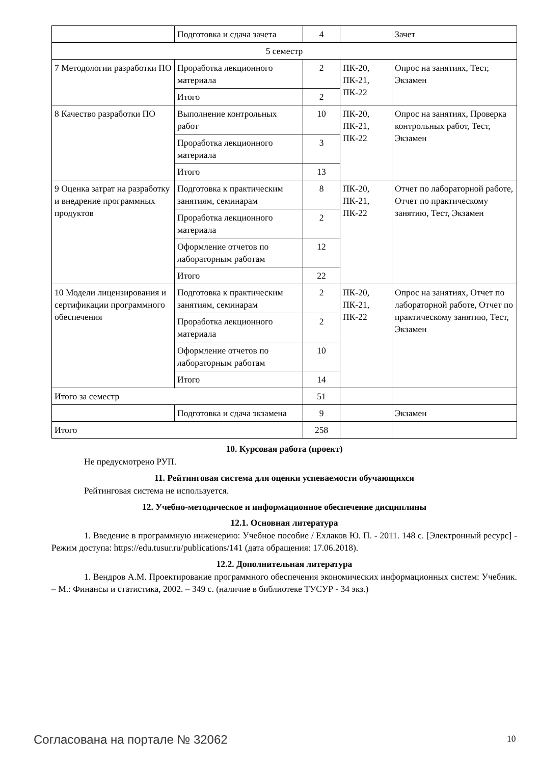| | Подготовка и сдача зачета | 4 | | Зачет |
| 5 семестр | | | | |
| 7 Методологии разработки ПО | Проработка лекционного материала | 2 | ПК-20, ПК-21, ПК-22 | Опрос на занятиях, Тест, Экзамен |
| | Итого | 2 | | |
| 8 Качество разработки ПО | Выполнение контрольных работ | 10 | ПК-20, ПК-21, ПК-22 | Опрос на занятиях, Проверка контрольных работ, Тест, Экзамен |
| | Проработка лекционного материала | 3 | | |
| | Итого | 13 | | |
| 9 Оценка затрат на разработку и внедрение программных продуктов | Подготовка к практическим занятиям, семинарам | 8 | ПК-20, ПК-21, ПК-22 | Отчет по лабораторной работе, Отчет по практическому занятию, Тест, Экзамен |
| | Проработка лекционного материала | 2 | | |
| | Оформление отчетов по лабораторным работам | 12 | | |
| | Итого | 22 | | |
| 10 Модели лицензирования и сертификации программного обеспечения | Подготовка к практическим занятиям, семинарам | 2 | ПК-20, ПК-21, ПК-22 | Опрос на занятиях, Отчет по лабораторной работе, Отчет по практическому занятию, Тест, Экзамен |
| | Проработка лекционного материала | 2 | | |
| | Оформление отчетов по лабораторным работам | 10 | | |
| | Итого | 14 | | |
| Итого за семестр | | 51 | | |
| | Подготовка и сдача экзамена | 9 | | Экзамен |
| Итого | | 258 | | |
10. Курсовая работа (проект)
Не предусмотрено РУП.
11. Рейтинговая система для оценки успеваемости обучающихся
Рейтинговая система не используется.
12. Учебно-методическое и информационное обеспечение дисциплины
12.1. Основная литература
1. Введение в программную инженерию: Учебное пособие / Ехлаков Ю. П. - 2011. 148 с. [Электронный ресурс] - Режим доступа: https://edu.tusur.ru/publications/141 (дата обращения: 17.06.2018).
12.2. Дополнительная литература
1. Вендров А.М. Проектирование программного обеспечения экономических информационных систем: Учебник. – М.: Финансы и статистика, 2002. – 349 с. (наличие в библиотеке ТУСУР - 34 экз.)
Согласована на портале № 32062 10